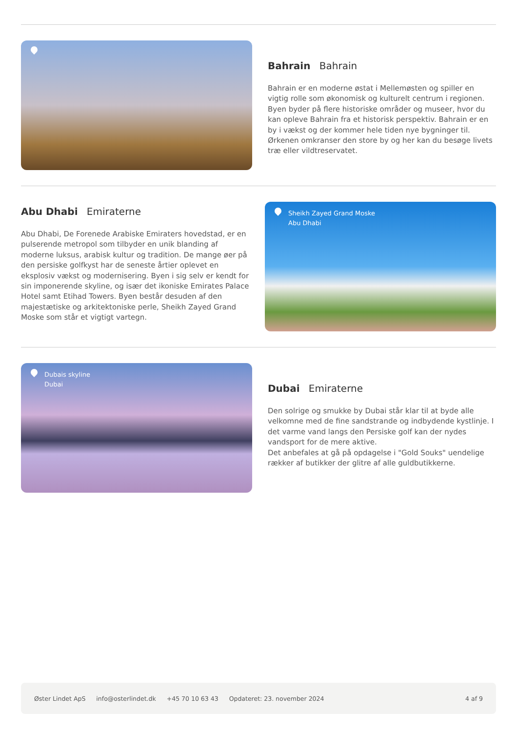Bahrain Bahrain
Bahrain er en moderne østat i Mellemøsten og spiller en vigtig rolle som økonomisk og kulturelt centrum i regionen.
Byen byder på flere historiske områder og museer, hvor du kan opleve Bahrain fra et historisk perspektiv. Bahrain er en by i vækst og der kommer hele tiden nye bygninger til. Ørkenen omkranser den store by og her kan du besøge livets træ eller vildtreservatet.
Abu Dhabi Emiraterne
Abu Dhabi, De Forenede Arabiske Emiraters hovedstad, er en pulserende metropol som tilbyder en unik blanding af moderne luksus, arabisk kultur og tradition. De mange øer på den persiske golfkyst har de seneste årtier oplevet en eksplosiv vækst og modernisering. Byen i sig selv er kendt for sin imponerende skyline, og især det ikoniske Emirates Palace Hotel samt Etihad Towers. Byen består desuden af den majestætiske og arkitektoniske perle, Sheikh Zayed Grand Moske som står et vigtigt vartegn.
Sheikh Zayed Grand Moske
Abu Dhabi
Dubais skyline
Dubai
Dubai Emiraterne
Den solrige og smukke by Dubai står klar til at byde alle velkomne med de fine sandstrande og indbydende kystlinje. I det varme vand langs den Persiske golf kan der nydes vandsport for de mere aktive.
Det anbefales at gå på opdagelse i "Gold Souks" uendelige rækker af butikker der glitre af alle guldbutikkerne.
Øster Lindet ApS info@osterlindet.dk +45 70 10 63 43 Opdateret: 23. november 2024 4 af 9